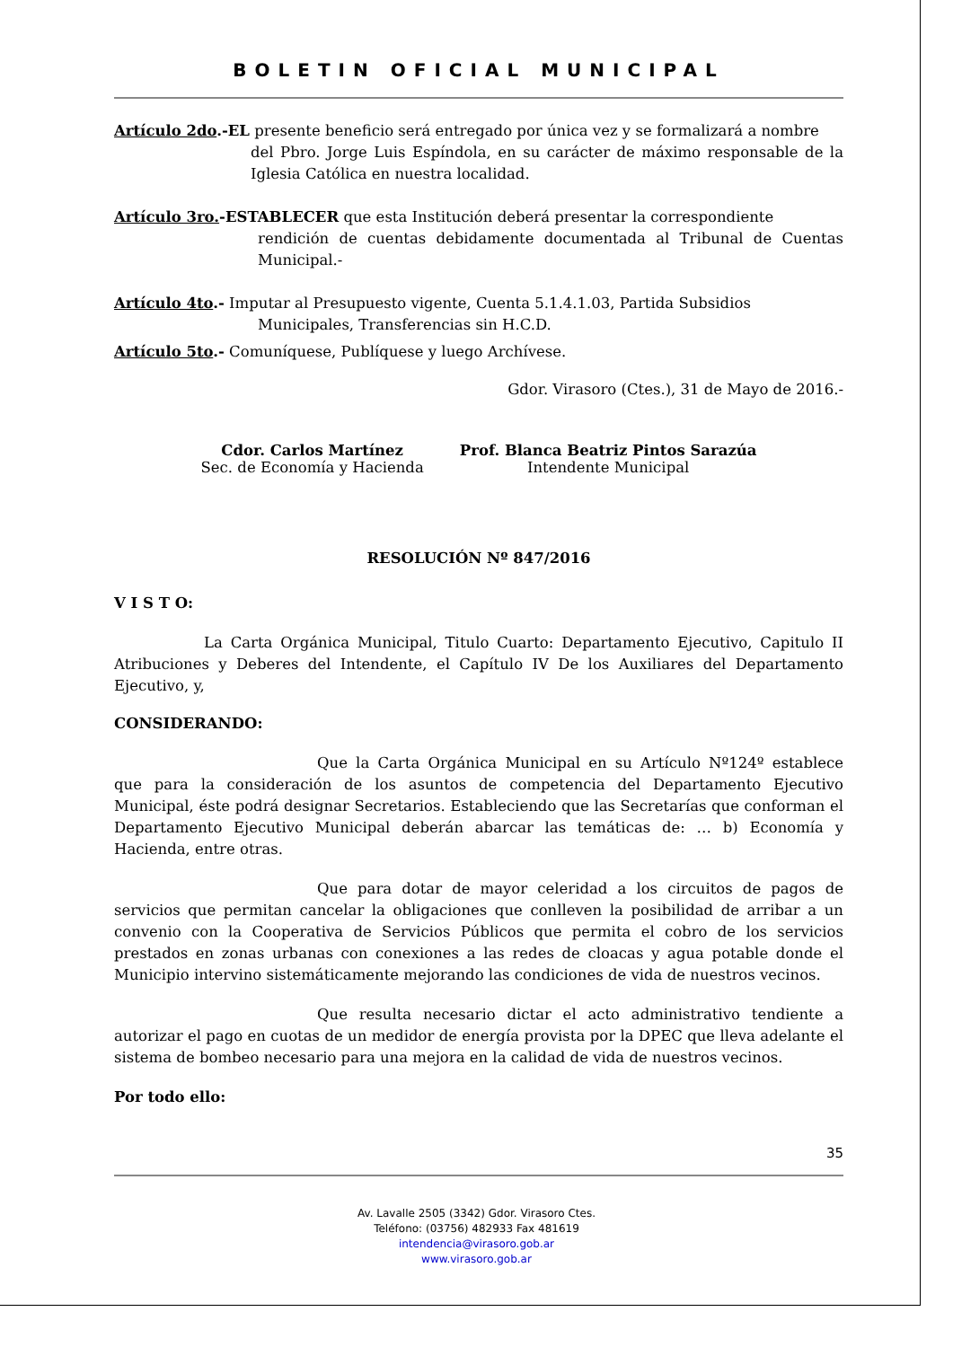BOLETIN OFICIAL MUNICIPAL
Artículo 2do.-EL presente beneficio será entregado por única vez y se formalizará a nombre
del Pbro. Jorge Luis Espíndola, en su carácter de máximo responsable de la Iglesia Católica en nuestra localidad.
Artículo 3ro.-ESTABLECER que esta Institución deberá presentar la correspondiente
rendición de cuentas debidamente documentada al Tribunal de Cuentas Municipal.-
Artículo 4to.- Imputar al Presupuesto vigente, Cuenta 5.1.4.1.03, Partida Subsidios
Municipales, Transferencias sin H.C.D.
Artículo 5to.- Comuníquese, Publíquese y luego Archívese.
Gdor. Virasoro (Ctes.), 31 de Mayo de 2016.-
Cdor. Carlos Martínez
Sec. de Economía y Hacienda
Prof. Blanca Beatriz Pintos Sarazúa
Intendente Municipal
RESOLUCIÓN Nº 847/2016
V I S T O:
La Carta Orgánica Municipal, Titulo Cuarto: Departamento Ejecutivo, Capitulo II Atribuciones y Deberes del Intendente, el Capítulo IV De los Auxiliares del Departamento Ejecutivo, y,
CONSIDERANDO:
Que la Carta Orgánica Municipal en su Artículo Nº124º establece que para la consideración de los asuntos de competencia del Departamento Ejecutivo Municipal, éste podrá designar Secretarios. Estableciendo que las Secretarías que conforman el Departamento Ejecutivo Municipal deberán abarcar las temáticas de: … b) Economía y Hacienda, entre otras.
Que para dotar de mayor celeridad a los circuitos de pagos de servicios que permitan cancelar la obligaciones que conlleven la posibilidad de arribar a un convenio con la Cooperativa de Servicios Públicos que permita el cobro de los servicios prestados en zonas urbanas con conexiones a las redes de cloacas y agua potable donde el Municipio intervino sistemáticamente mejorando las condiciones de vida de nuestros vecinos.
Que resulta necesario dictar el acto administrativo tendiente a autorizar el pago en cuotas de un medidor de energía provista por la DPEC que lleva adelante el sistema de bombeo necesario para una mejora en la calidad de vida de nuestros vecinos.
Por todo ello:
35
Av. Lavalle 2505 (3342) Gdor. Virasoro Ctes.
Teléfono: (03756) 482933 Fax 481619
intendencia@virasoro.gob.ar
www.virasoro.gob.ar